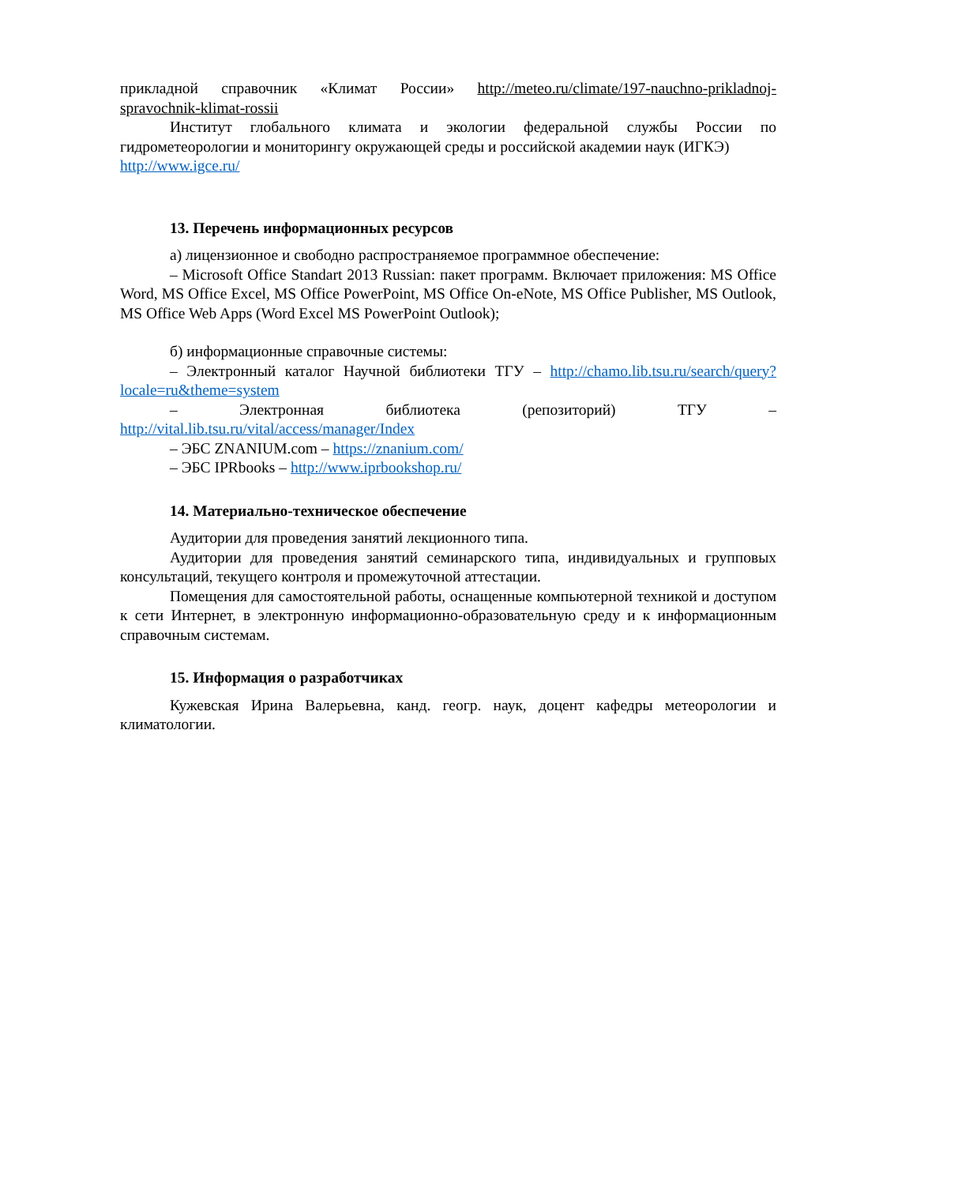прикладной справочник «Климат России» http://meteo.ru/climate/197-nauchno-prikladnoj-spravochnik-klimat-rossii
Институт глобального климата и экологии федеральной службы России по гидрометеорологии и мониторингу окружающей среды и российской академии наук (ИГКЭ) http://www.igce.ru/
13. Перечень информационных ресурсов
а) лицензионное и свободно распространяемое программное обеспечение:
– Microsoft Office Standart 2013 Russian: пакет программ. Включает приложения: MS Office Word, MS Office Excel, MS Office PowerPoint, MS Office On-eNote, MS Office Publisher, MS Outlook, MS Office Web Apps (Word Excel MS PowerPoint Outlook);
б) информационные справочные системы:
– Электронный каталог Научной библиотеки ТГУ – http://chamo.lib.tsu.ru/search/query?locale=ru&theme=system
– Электронная библиотека (репозиторий) ТГУ – http://vital.lib.tsu.ru/vital/access/manager/Index
– ЭБС ZNANIUM.com – https://znanium.com/
– ЭБС IPRbooks – http://www.iprbookshop.ru/
14. Материально-техническое обеспечение
Аудитории для проведения занятий лекционного типа.
Аудитории для проведения занятий семинарского типа, индивидуальных и групповых консультаций, текущего контроля и промежуточной аттестации.
Помещения для самостоятельной работы, оснащенные компьютерной техникой и доступом к сети Интернет, в электронную информационно-образовательную среду и к информационным справочным системам.
15. Информация о разработчиках
Кужевская Ирина Валерьевна, канд. геогр. наук, доцент кафедры метеорологии и климатологии.